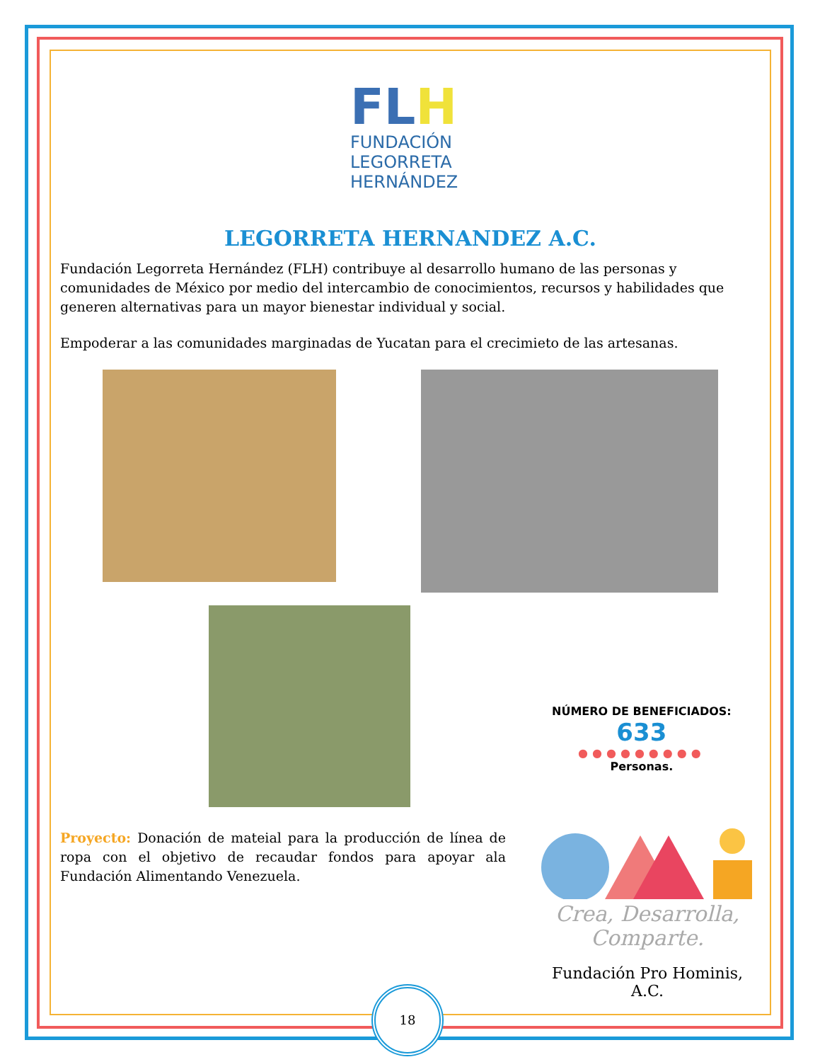FLH
FUNDACIÓN
LEGORRETA
HERNÁNDEZ
LEGORRETA HERNANDEZ A.C.
Fundación Legorreta Hernández (FLH) contribuye al desarrollo humano de las personas y comunidades de México por medio del intercambio de conocimientos, recursos y habilidades que generen alternativas para un mayor bienestar individual y social.
Empoderar a las comunidades marginadas de Yucatan para el crecimieto de las artesanas.
NÚMERO DE BENEFICIADOS:
633
●●●●●●●●●
Personas.
Proyecto: Donación de mateial para la producción de línea de ropa con el objetivo de recaudar fondos para apoyar ala Fundación Alimentando Venezuela.
Crea, Desarrolla,
Comparte.
Fundación Pro Hominis, A.C.
18